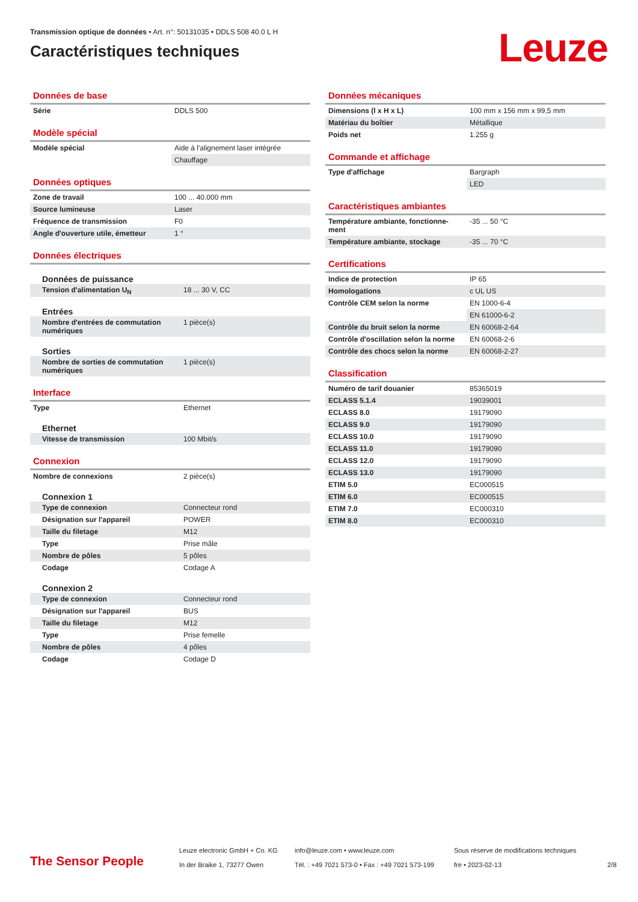Transmission optique de données • Art. n°: 50131035 • DDLS 508 40.0 L H
Caractéristiques techniques
Leuze
Données de base
| Série | DDLS 500 |
Modèle spécial
| Modèle spécial | Aide à l'alignement laser intégrée |
| | Chauffage |
Données optiques
| Zone de travail | 100 ... 40.000 mm |
| Source lumineuse | Laser |
| Fréquence de transmission | F0 |
| Angle d'ouverture utile, émetteur | 1 ° |
Données électriques
| Données de puissance | |
| Tension d'alimentation U<sub>N</sub> | 18 ... 30 V, CC |
| Entrées | |
| Nombre d'entrées de commutation numériques | 1 pièce(s) |
| Sorties | |
| Nombre de sorties de commutation numériques | 1 pièce(s) |
Interface
| Type | Ethernet |
| Ethernet | |
| Vitesse de transmission | 100 Mbit/s |
Connexion
| Nombre de connexions | 2 pièce(s) |
| Connexion 1 | |
| Type de connexion | Connecteur rond |
| Désignation sur l'appareil | POWER |
| Taille du filetage | M12 |
| Type | Prise mâle |
| Nombre de pôles | 5 pôles |
| Codage | Codage A |
| Connexion 2 | |
| Type de connexion | Connecteur rond |
| Désignation sur l'appareil | BUS |
| Taille du filetage | M12 |
| Type | Prise femelle |
| Nombre de pôles | 4 pôles |
| Codage | Codage D |
Données mécaniques
| Dimensions (l x H x L) | 100 mm x 156 mm x 99,5 mm |
| Matériau du boîtier | Métallique |
| Poids net | 1.255 g |
Commande et affichage
| Type d'affichage | Bargraph |
| | LED |
Caractéristiques ambiantes
| Température ambiante, fonctionne-ment | -35 ... 50 °C |
| Température ambiante, stockage | -35 ... 70 °C |
Certifications
| Indice de protection | IP 65 |
| Homologations | c UL US |
| Contrôle CEM selon la norme | EN 1000-6-4 |
| | EN 61000-6-2 |
| Contrôle du bruit selon la norme | EN 60068-2-64 |
| Contrôle d'oscillation selon la norme | EN 60068-2-6 |
| Contrôle des chocs selon la norme | EN 60068-2-27 |
Classification
| Numéro de tarif douanier | 85365019 |
| ECLASS 5.1.4 | 19039001 |
| ECLASS 8.0 | 19179090 |
| ECLASS 9.0 | 19179090 |
| ECLASS 10.0 | 19179090 |
| ECLASS 11.0 | 19179090 |
| ECLASS 12.0 | 19179090 |
| ECLASS 13.0 | 19179090 |
| ETIM 5.0 | EC000515 |
| ETIM 6.0 | EC000515 |
| ETIM 7.0 | EC000310 |
| ETIM 8.0 | EC000310 |
The Sensor People
Leuze electronic GmbH + Co. KG
In der Braike 1, 73277 Owen
info@leuze.com • www.leuze.com
Tél. : +49 7021 573-0 • Fax : +49 7021 573-199
Sous réserve de modifications techniques
fre • 2023-02-13
2/8